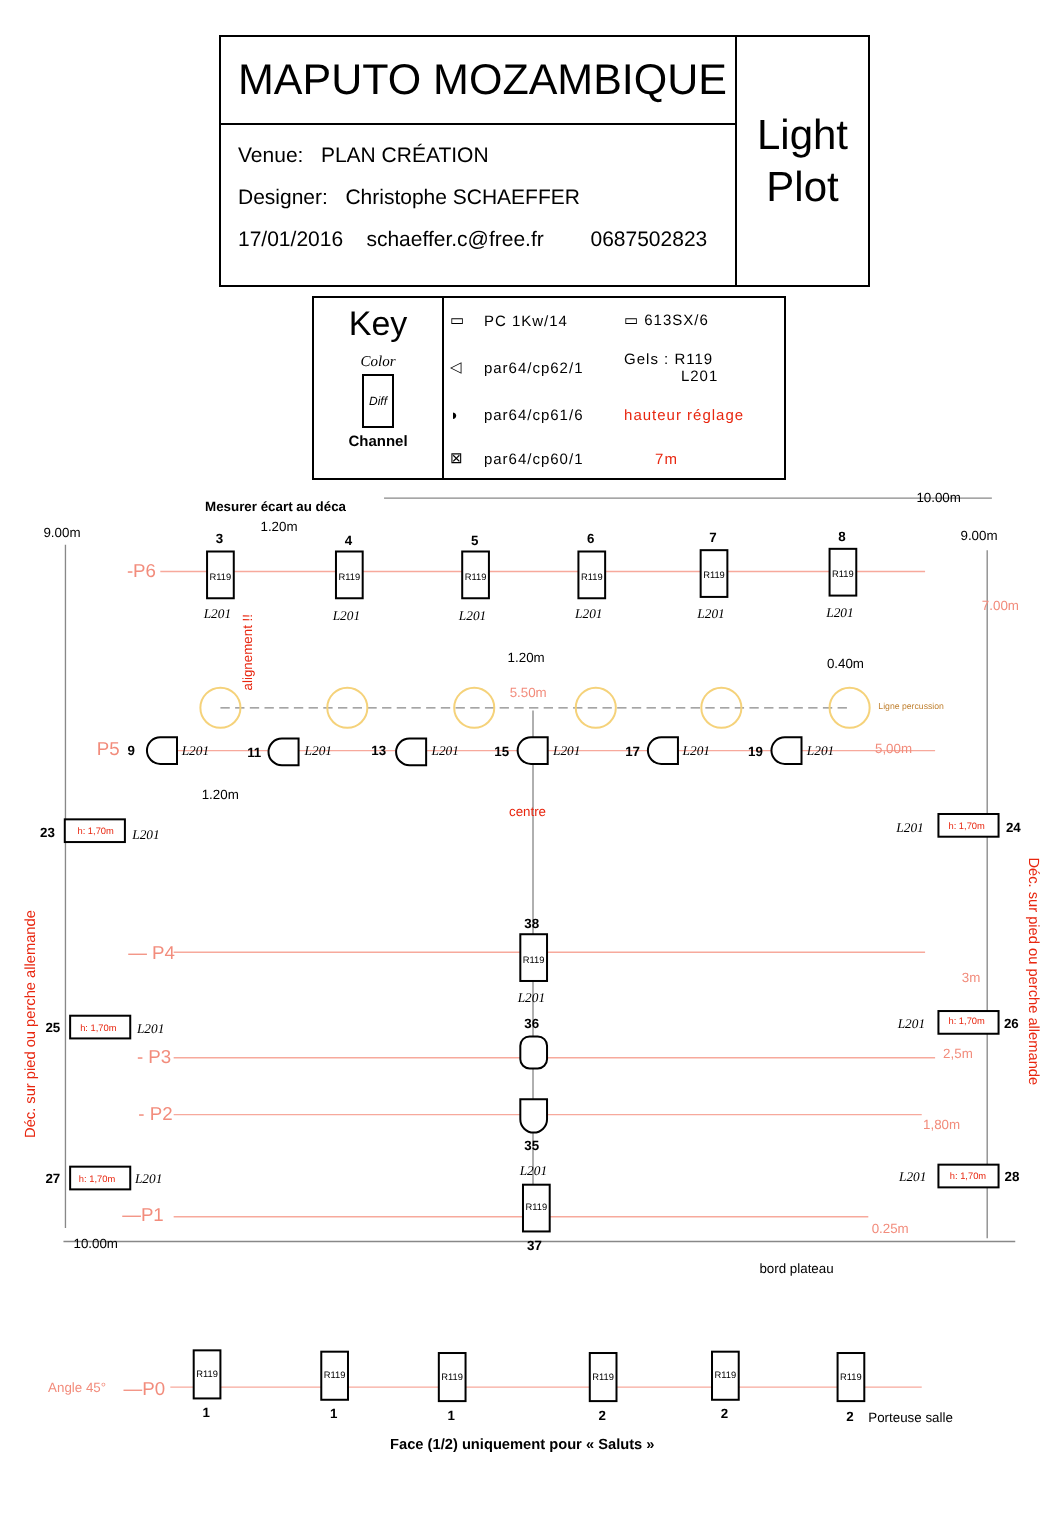MAPUTO MOZAMBIQUE
Venue: PLAN CRÉATION
Designer: Christophe SCHAEFFER
17/01/2016 schaeffer.c@free.fr 0687502823
Light
Plot
Key
Color
Diff
Channel
| ▭ | PC 1Kw/14 | ▭ 613SX/6 |
| ◁ | par64/cp62/1 | Gels : R119 L201 |
| ◗ | par64/cp61/6 | hauteur réglage |
| ⊠ | par64/cp60/1 | 7m |
R119
R119
R119
R119
R119
R119
R119
R119
R119
R119
R119
R119
R119
R119
Mesurer écart au déca
1.20m
9.00m
10.00m
9.00m
3
4
5
6
7
8
-P6
L201
L201
L201
L201
L201
L201
7.00m
alignement !!
1.20m
0.40m
5.50m
Ligne percussion
P5
9
L201
11
L201
13
L201
15
L201
17
L201
19
L201
5,00m
1.20m
centre
23
h: 1,70m
L201
L201
h: 1,70m
24
Déc. sur pied ou perche allemande
Déc. sur pied ou perche allemande
38
— P4
L201
3m
25
h: 1,70m
L201
36
L201
h: 1,70m
26
- P3
2,5m
- P2
1,80m
35
L201
27
h: 1,70m
L201
L201
h: 1,70m
28
—P1
0.25m
10.00m
37
bord plateau
Angle 45°
—P0
1
1
1
2
2
2
Porteuse salle
Face (1/2) uniquement pour « Saluts »